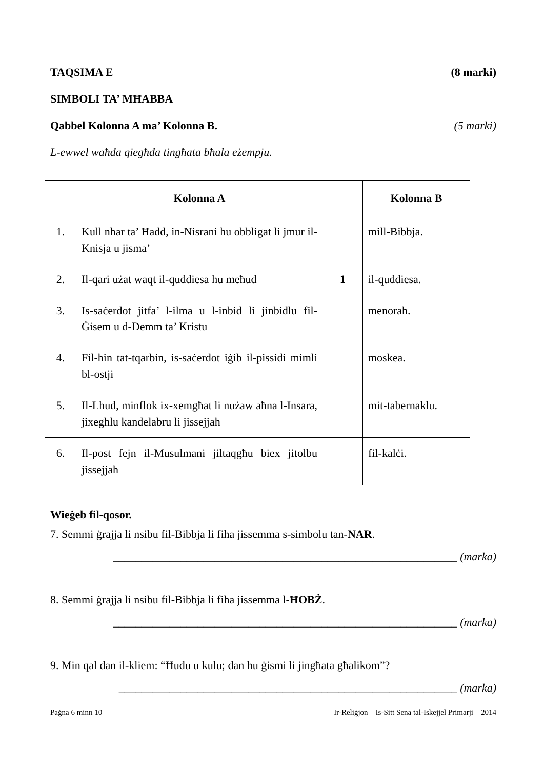TAQSIMA E (8 marki)
SIMBOLI TA’ MĦABBA
Qabbel Kolonna A ma’ Kolonna B. (5 marki)
L-ewwel waħda qiegħda tingħata bħala eżempju.
| | Kolonna A | | Kolonna B |
| --- | --- | --- | --- |
| 1. | Kull nhar ta’ Ħadd, in-Nisrani hu obbligat li jmur il-Knisja u jisma’ | | mill-Bibbja. |
| 2. | Il-qari użat waqt il-quddiesa hu meħud | 1 | il-quddiesa. |
| 3. | Is-saċerdot jitfa’ l-ilma u l-inbid li jinbidlu fil-Ġisem u d-Demm ta’ Kristu | | menorah. |
| 4. | Fil-ħin tat-tqarbin, is-saċerdot iġib il-pissidi mimli bl-ostji | | moskea. |
| 5. | Il-Lhud, minflok ix-xemgħat li nużaw aħna l-Insara, jixegħlu kandelabru li jissejjaħ | | mit-tabernaklu. |
| 6. | Il-post fejn il-Musulmani jiltaqgħu biex jitolbu jissejjaħ | | fil-kalċi. |
Wieġeb fil-qosor.
7. Semmi ġrajja li nsibu fil-Bibbja li fiha jissemma s-simbolu tan-NAR.
_____________________________________________________________ (marka)
8. Semmi ġrajja li nsibu fil-Bibbja li fiha jissemma l-ĦOBŻ.
_____________________________________________________________ (marka)
9. Min qal dan il-kliem: “Ħudu u kulu; dan hu ġismi li jingħata għalikom”?
____________________________________________________________ (marka)
Paġna 6 minn 10 Ir-Reliġjon – Is-Sitt Sena tal-Iskejjel Primarji – 2014